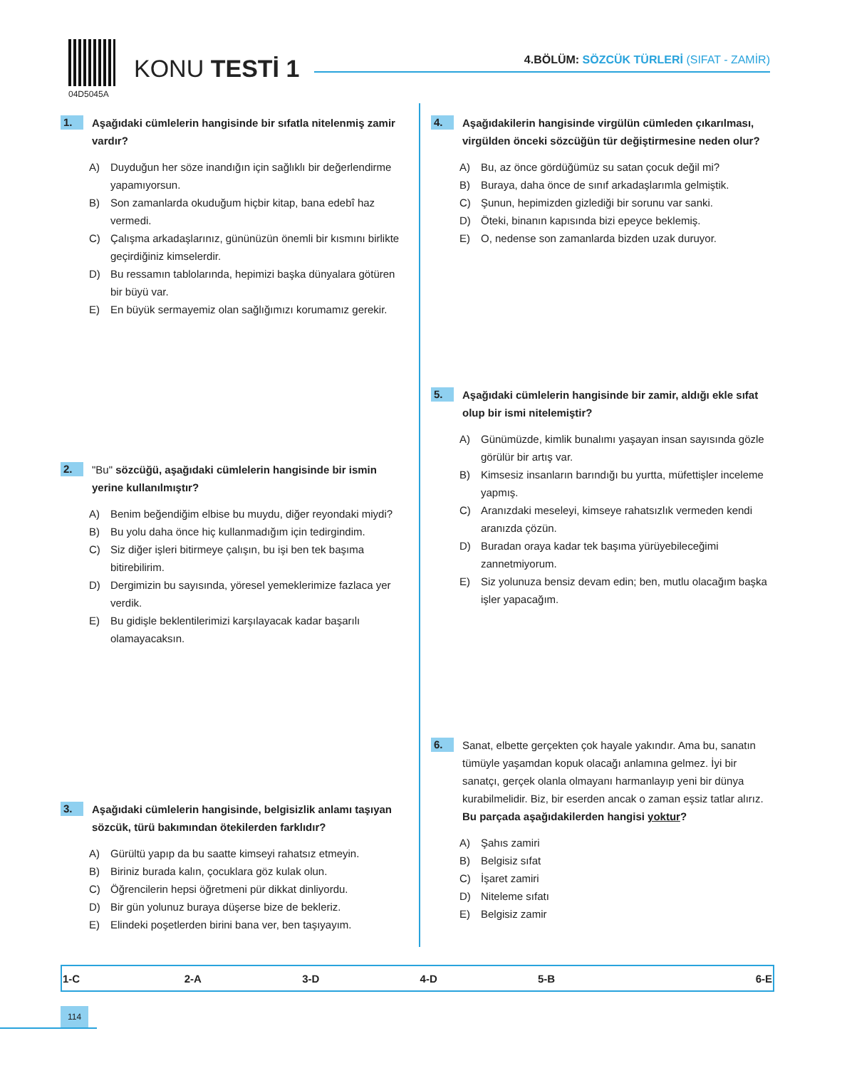04D5045A
KONU TESTİ 1
4.BÖLÜM: SÖZCÜK TÜRLERİ (SIFAT - ZAMİR)
1.
Aşağıdaki cümlelerin hangisinde bir sıfatla nitelenmiş zamir vardır?
A) Duyduğun her söze inandığın için sağlıklı bir değerlendirme yapamıyorsun.
B) Son zamanlarda okuduğum hiçbir kitap, bana edebî haz vermedi.
C) Çalışma arkadaşlarınız, gününüzün önemli bir kısmını birlikte geçirdiğiniz kimselerdir.
D) Bu ressamın tablolarında, hepimizi başka dünyalara götüren bir büyü var.
E) En büyük sermayemiz olan sağlığımızı korumamız gerekir.
2.
"Bu" sözcüğü, aşağıdaki cümlelerin hangisinde bir ismin yerine kullanılmıştır?
A) Benim beğendiğim elbise bu muydu, diğer reyondaki miydi?
B) Bu yolu daha önce hiç kullanmadığım için tedirgindim.
C) Siz diğer işleri bitirmeye çalışın, bu işi ben tek başıma bitirebilirim.
D) Dergimizin bu sayısında, yöresel yemeklerimize fazlaca yer verdik.
E) Bu gidişle beklentilerimizi karşılayacak kadar başarılı olamayacaksın.
3.
Aşağıdaki cümlelerin hangisinde, belgisizlik anlamı taşıyan sözcük, türü bakımından ötekilerden farklıdır?
A) Gürültü yapıp da bu saatte kimseyi rahatsız etmeyin.
B) Biriniz burada kalın, çocuklara göz kulak olun.
C) Öğrencilerin hepsi öğretmeni pür dikkat dinliyordu.
D) Bir gün yolunuz buraya düşerse bize de bekleriz.
E) Elindeki poşetlerden birini bana ver, ben taşıyayım.
4.
Aşağıdakilerin hangisinde virgülün cümleden çıkarılması, virgülden önceki sözcüğün tür değiştirmesine neden olur?
A) Bu, az önce gördüğümüz su satan çocuk değil mi?
B) Buraya, daha önce de sınıf arkadaşlarımla gelmiştik.
C) Şunun, hepimizden gizlediği bir sorunu var sanki.
D) Öteki, binanın kapısında bizi epeyce beklemiş.
E) O, nedense son zamanlarda bizden uzak duruyor.
5.
Aşağıdaki cümlelerin hangisinde bir zamir, aldığı ekle sıfat olup bir ismi nitelemiştir?
A) Günümüzde, kimlik bunalımı yaşayan insan sayısında gözle görülür bir artış var.
B) Kimsesiz insanların barındığı bu yurtta, müfettişler inceleme yapmış.
C) Aranızdaki meseleyi, kimseye rahatsızlık vermeden kendi aranızda çözün.
D) Buradan oraya kadar tek başıma yürüyebileceğimi zannetmiyorum.
E) Siz yolunuza bensiz devam edin; ben, mutlu olacağım başka işler yapacağım.
6.
Sanat, elbette gerçekten çok hayale yakındır. Ama bu, sanatın tümüyle yaşamdan kopuk olacağı anlamına gelmez. İyi bir sanatçı, gerçek olanla olmayanı harmanlayıp yeni bir dünya kurabilmelidir. Biz, bir eserden ancak o zaman eşsiz tatlar alırız.
Bu parçada aşağıdakilerden hangisi yoktur?
A) Şahıs zamiri
B) Belgisiz sıfat
C) İşaret zamiri
D) Niteleme sıfatı
E) Belgisiz zamir
| 1-C | 2-A | 3-D | 4-D | 5-B | 6-E |
114